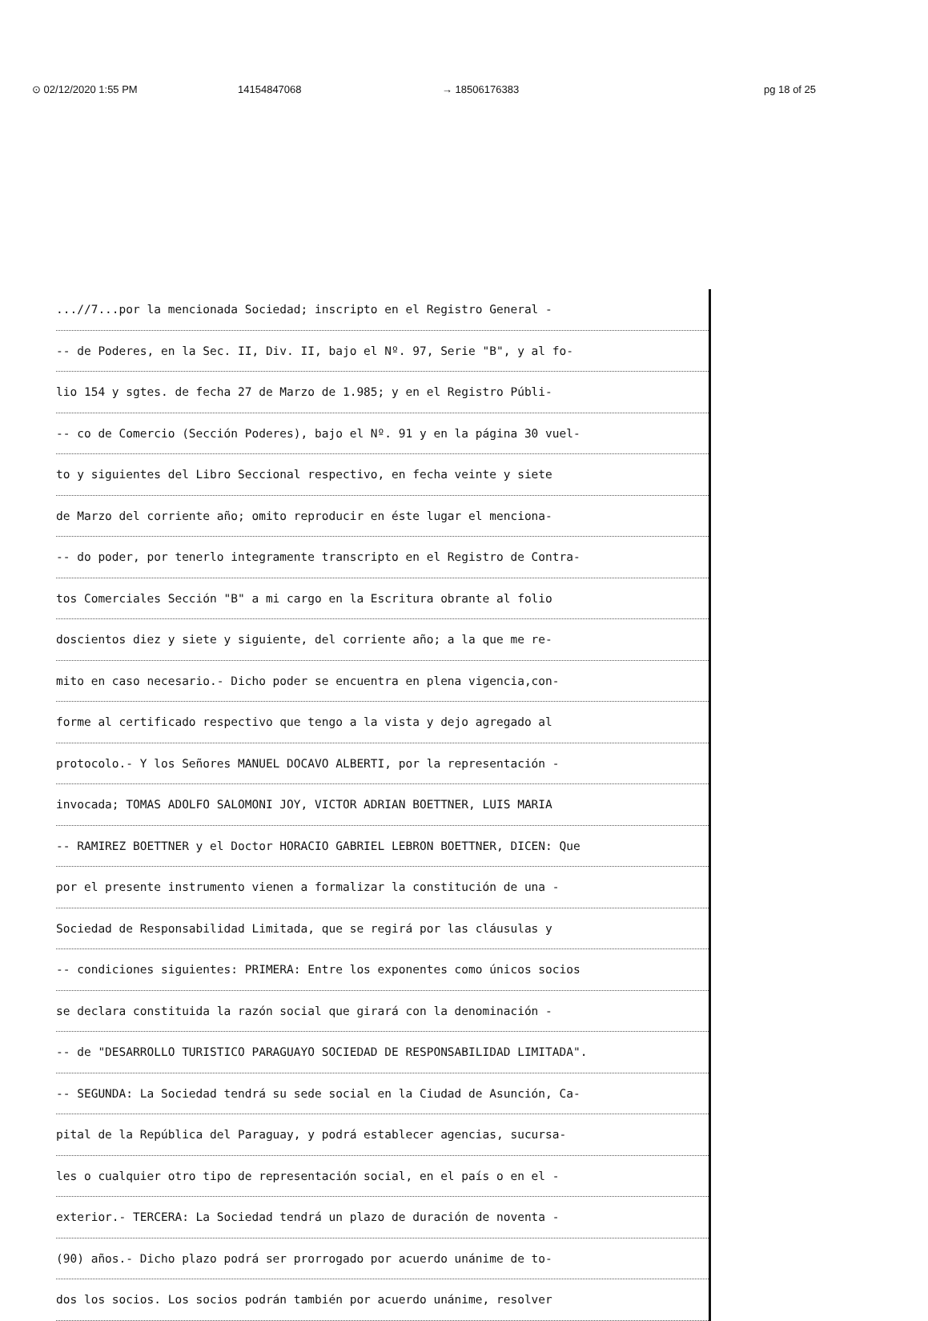⊙ 02/12/2020 1:55 PM 14154847068 → 18506176383 pg 18 of 25
...//7...por la mencionada Sociedad; inscripto en el Registro General -
-- de Poderes, en la Sec. II, Div. II, bajo el Nº. 97, Serie "B", y al fo-
lio 154 y sgtes. de fecha 27 de Marzo de 1.985; y en el Registro Públi-
-- co de Comercio (Sección Poderes), bajo el Nº. 91 y en la página 30 vuel-
to y siguientes del Libro Seccional respectivo, en fecha veinte y siete
de Marzo del corriente año; omito reproducir en éste lugar el menciona-
-- do poder, por tenerlo integramente transcripto en el Registro de Contra-
tos Comerciales Sección "B" a mi cargo en la Escritura obrante al folio
doscientos diez y siete y siguiente, del corriente año; a la que me re-
mito en caso necesario.- Dicho poder se encuentra en plena vigencia,con-
forme al certificado respectivo que tengo a la vista y dejo agregado al
protocolo.- Y los Señores MANUEL DOCAVO ALBERTI, por la representación -
invocada; TOMAS ADOLFO SALOMONI JOY, VICTOR ADRIAN BOETTNER, LUIS MARIA
-- RAMIREZ BOETTNER y el Doctor HORACIO GABRIEL LEBRON BOETTNER, DICEN: Que
por el presente instrumento vienen a formalizar la constitución de una -
Sociedad de Responsabilidad Limitada, que se regirá por las cláusulas y
-- condiciones siguientes: PRIMERA: Entre los exponentes como únicos socios
se declara constituida la razón social que girará con la denominación -
-- de "DESARROLLO TURISTICO PARAGUAYO SOCIEDAD DE RESPONSABILIDAD LIMITADA".
-- SEGUNDA: La Sociedad tendrá su sede social en la Ciudad de Asunción, Ca-
pital de la República del Paraguay, y podrá establecer agencias, sucursa-
les o cualquier otro tipo de representación social, en el país o en el -
exterior.- TERCERA: La Sociedad tendrá un plazo de duración de noventa -
(90) años.- Dicho plazo podrá ser prorrogado por acuerdo unánime de to-
dos los socios. Los socios podrán también por acuerdo unánime, resolver